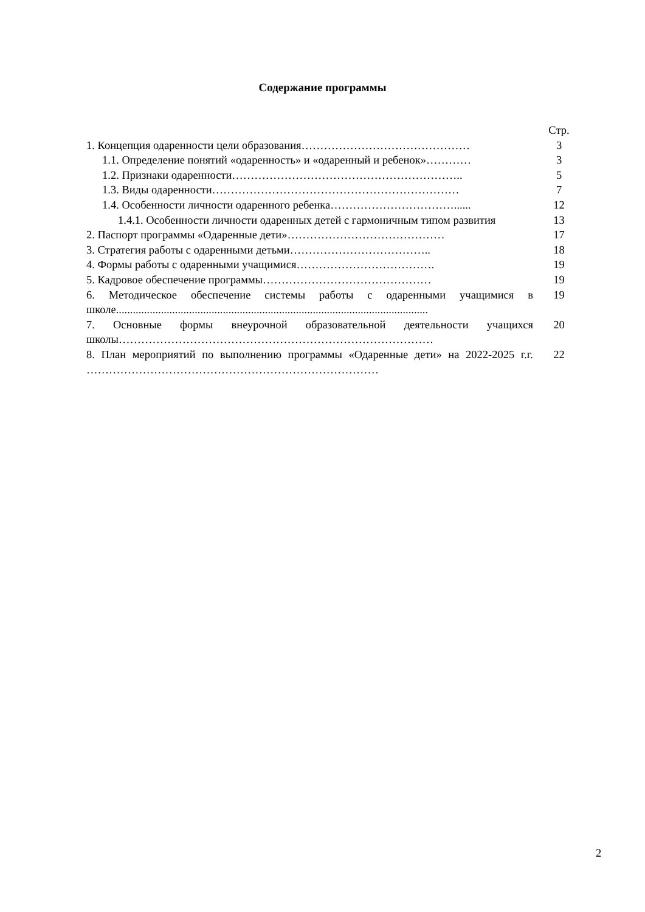Содержание программы
| | Стр. |
| 1. Концепция одаренности цели образования……………………………………… | 3 |
| 1.1. Определение понятий «одаренность» и «одаренный и ребенок»………… | 3 |
| 1.2. Признаки одаренности…………………………………………………….. | 5 |
| 1.3. Виды одаренности………………………………………………………… | 7 |
| 1.4. Особенности личности одаренного ребенка……………………………...... | 12 |
| 1.4.1. Особенности личности одаренных детей с гармоничным типом развития | 13 |
| 2. Паспорт программы «Одаренные дети»…………………………………… | 17 |
| 3. Стратегия работы с одаренными детьми……………………………….. | 18 |
| 4. Формы работы с одаренными учащимися………………………………. | 19 |
| 5. Кадровое обеспечение программы……………………………………… | 19 |
| 6. Методическое обеспечение системы работы с одаренными учащимися в школе............................................................................................................... | 19 |
| 7. Основные формы внеурочной образовательной деятельности учащихся школы………………………………………………………………………… | 20 |
| 8. План мероприятий по выполнению программы «Одаренные дети» на 2022-2025 г.г. …………………………………………………………………… | 22 |
2